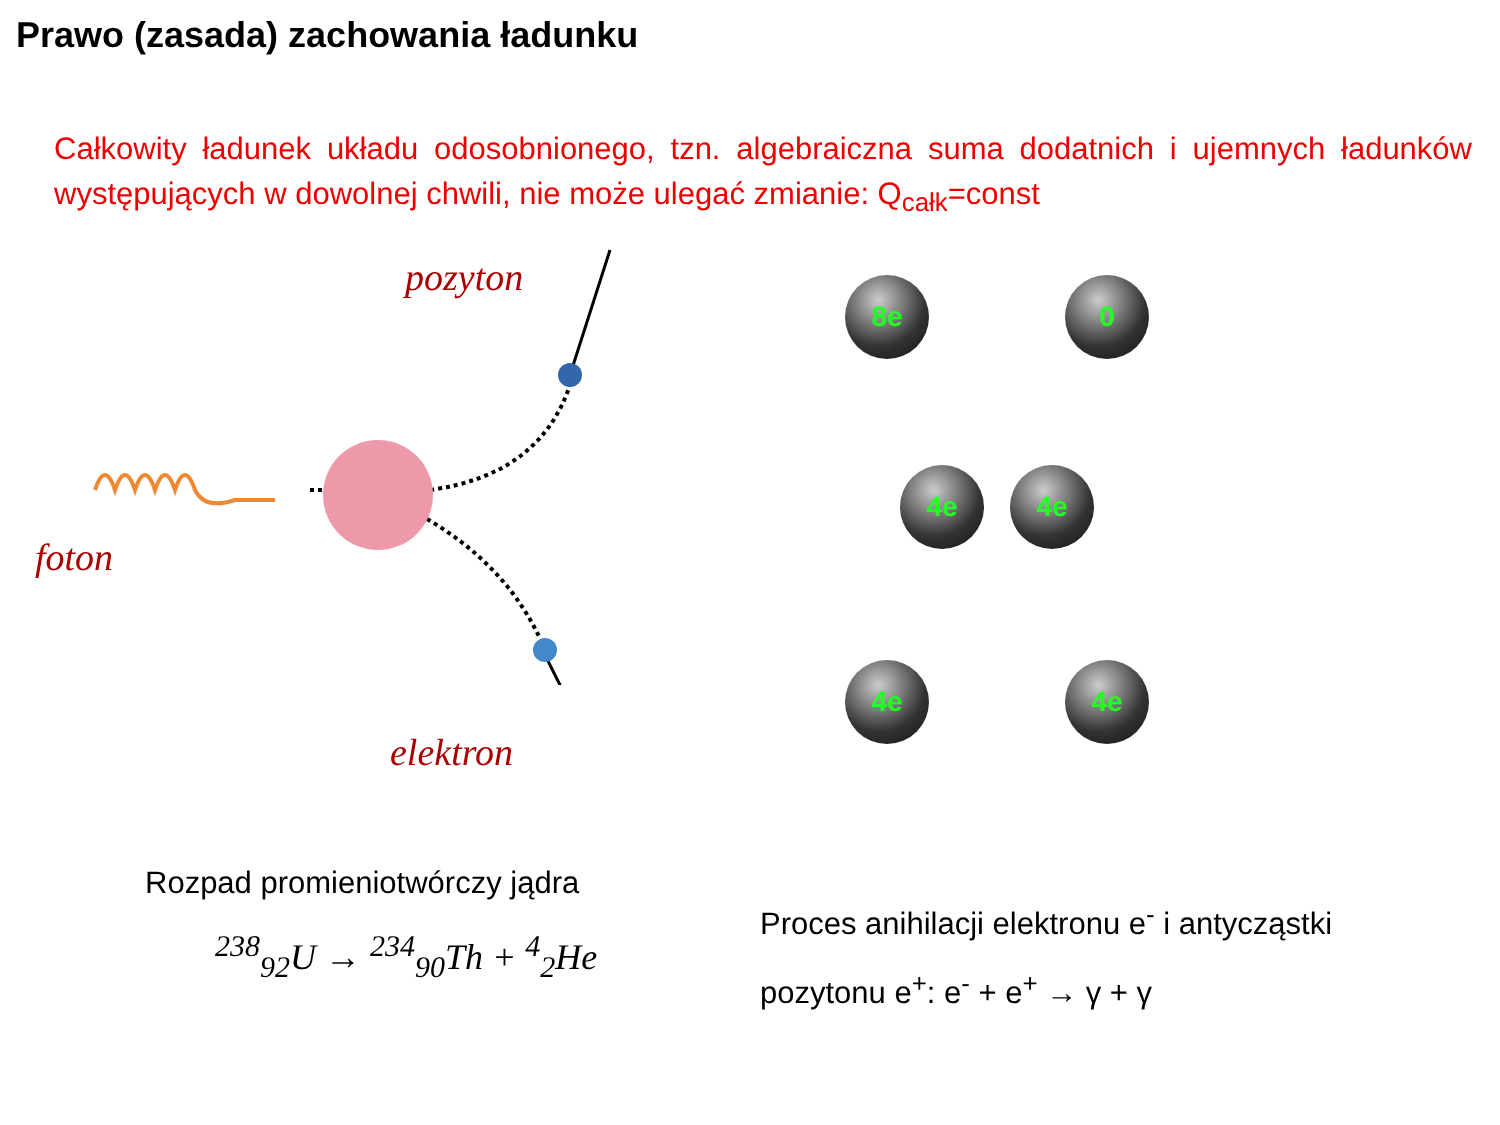Prawo (zasada) zachowania ładunku
Całkowity ładunek układu odosobnionego, tzn. algebraiczna suma dodatnich i ujemnych ładunków występujących w dowolnej chwili, nie może ulegać zmianie: Q<sub>całk</sub>=const
pozyton
foton
elektron
8e 0
4e 4e
4e 4e
Rozpad promieniotwórczy jądra
<sup>238</sup> <sub>92</sub>U → <sup>234</sup><sub>90</sub>Th + <sup>4</sup><sub>2</sub>He
Proces anihilacji elektronu e<sup>-</sup> i antycząstki
pozytonu e<sup>+</sup>: e<sup>-</sup> + e<sup>+</sup> → γ + γ